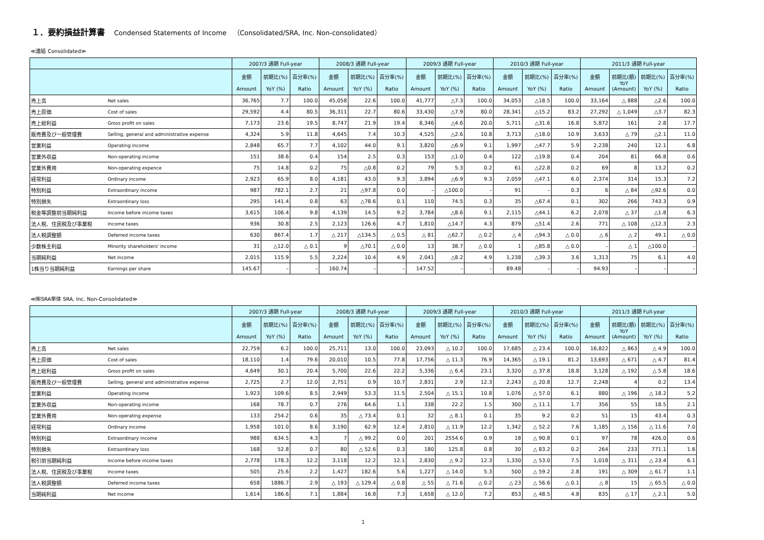１．要約損益計算書 Condensed Statements of Income　（Consolidated/SRA, Inc. Non-consolidated）
≪連結 Consolidated≫
| | | 2007/3 通期 Full-year | | | 2008/3 通期 Full-year | | | 2009/3 通期 Full-year | | | 2010/3 通期 Full-year | | | 2011/3 通期 Full-year | | | |
| --- | --- | --- | --- | --- | --- | --- | --- | --- | --- | --- | --- | --- | --- | --- | --- | --- | --- |
| | | 金額 Amount | 前期比(%) YoY (%) | 百分率(%) Ratio | 金額 Amount | 前期比(%) YoY (%) | 百分率(%) Ratio | 金額 Amount | 前期比(%) YoY (%) | 百分率(%) Ratio | 金額 Amount | 前期比(%) YoY (%) | 百分率(%) Ratio | 金額 Amount | 前期比(額) YoY (Amount) | 前期比(%) YoY (%) | 百分率(%) Ratio |
| 売上高 | Net sales | 36,765 | 7.7 | 100.0 | 45,058 | 22.6 | 100.0 | 41,777 | △7.3 | 100.0 | 34,053 | △18.5 | 100.0 | 33,164 | △ 888 | △2.6 | 100.0 |
| 売上原価 | Cost of sales | 29,592 | 4.4 | 80.5 | 36,311 | 22.7 | 80.6 | 33,430 | △7.9 | 80.0 | 28,341 | △15.2 | 83.2 | 27,292 | △ 1,049 | △3.7 | 82.3 |
| 売上総利益 | Gross profit on sales | 7,173 | 23.6 | 19.5 | 8,747 | 21.9 | 19.4 | 8,346 | △4.6 | 20.0 | 5,711 | △31.6 | 16.8 | 5,872 | 161 | 2.8 | 17.7 |
| 販売費及び一般管理費 | Selling, general and administrative expense | 4,324 | 5.9 | 11.8 | 4,645 | 7.4 | 10.3 | 4,525 | △2.6 | 10.8 | 3,713 | △18.0 | 10.9 | 3,633 | △ 79 | △2.1 | 11.0 |
| 営業利益 | Operating income | 2,848 | 65.7 | 7.7 | 4,102 | 44.0 | 9.1 | 3,820 | △6.9 | 9.1 | 1,997 | △47.7 | 5.9 | 2,238 | 240 | 12.1 | 6.8 |
| 営業外収益 | Non-operating income | 151 | 38.6 | 0.4 | 154 | 2.5 | 0.3 | 153 | △1.0 | 0.4 | 122 | △19.8 | 0.4 | 204 | 81 | 66.8 | 0.6 |
| 営業外費用 | Non-operating expence | 75 | 14.8 | 0.2 | 75 | △0.8 | 0.2 | 79 | 5.3 | 0.2 | 61 | △22.8 | 0.2 | 69 | 8 | 13.2 | 0.2 |
| 経常利益 | Ordinary income | 2,923 | 65.9 | 8.0 | 4,181 | 43.0 | 9.3 | 3,894 | △6.9 | 9.3 | 2,059 | △47.1 | 6.0 | 2,374 | 314 | 15.3 | 7.2 |
| 特別利益 | Extraordinary income | 987 | 782.1 | 2.7 | 21 | △97.8 | 0.0 | – | △100.0 | – | 91 | – | 0.3 | 6 | △ 84 | △92.6 | 0.0 |
| 特別損失 | Extraordinary loss | 295 | 141.4 | 0.8 | 63 | △78.6 | 0.1 | 110 | 74.5 | 0.3 | 35 | △67.4 | 0.1 | 302 | 266 | 743.3 | 0.9 |
| 税金等調整前当期純利益 | Income before income taxes | 3,615 | 106.4 | 9.8 | 4,139 | 14.5 | 9.2 | 3,784 | △8.6 | 9.1 | 2,115 | △44.1 | 6.2 | 2,078 | △ 37 | △1.8 | 6.3 |
| 法人税、住民税及び事業税 | Income taxes | 936 | 30.8 | 2.5 | 2,123 | 126.6 | 4.7 | 1,810 | △14.7 | 4.3 | 879 | △51.4 | 2.6 | 771 | △ 108 | △12.3 | 2.3 |
| 法人税調整額 | Deferred income taxes | 630 | 867.4 | 1.7 | △ 217 | △134.5 | △ 0.5 | △ 81 | △62.7 | △ 0.2 | △ 4 | △94.3 | △ 0.0 | △ 6 | △ 2 | 49.1 | △ 0.0 |
| 少数株主利益 | Minority shareholders' income | 31 | △12.0 | △ 0.1 | 9 | △70.1 | △ 0.0 | 13 | 38.7 | △ 0.0 | 1 | △85.8 | △ 0.0 | – | △ 1 | △100.0 | – |
| 当期純利益 | Net income | 2,015 | 115.9 | 5.5 | 2,224 | 10.4 | 4.9 | 2,041 | △8.2 | 4.9 | 1,238 | △39.3 | 3.6 | 1,313 | 75 | 6.1 | 4.0 |
| 1株当り当期純利益 | Earnings per share | 145.67 | – | – | 160.74 | – | – | 147.52 | – | – | 89.48 | – | – | 94.93 | – | – | – |
≪㈱SRA単体 SRA, Inc. Non-Consolidated≫
| | | 2007/3 通期 Full-year | | | 2008/3 通期 Full-year | | | 2009/3 通期 Full-year | | | 2010/3 通期 Full-year | | | 2011/3 通期 Full-year | | | |
| --- | --- | --- | --- | --- | --- | --- | --- | --- | --- | --- | --- | --- | --- | --- | --- | --- | --- |
| | | 金額 Amount | 前期比(%) YoY (%) | 百分率(%) Ratio | 金額 Amount | 前期比(%) YoY (%) | 百分率(%) Ratio | 金額 Amount | 前期比(%) YoY (%) | 百分率(%) Ratio | 金額 Amount | 前期比(%) YoY (%) | 百分率(%) Ratio | 金額 Amount | 前期比(額) YoY (Amount) | 前期比(%) YoY (%) | 百分率(%) Ratio |
| 売上高 | Net sales | 22,759 | 6.2 | 100.0 | 25,711 | 13.0 | 100.0 | 23,093 | △ 10.2 | 100.0 | 17,685 | △ 23.4 | 100.0 | 16,822 | △ 863 | △ 4.9 | 100.0 |
| 売上原価 | Cost of sales | 18,110 | 1.4 | 79.6 | 20,010 | 10.5 | 77.8 | 17,756 | △ 11.3 | 76.9 | 14,365 | △ 19.1 | 81.2 | 13,693 | △ 671 | △ 4.7 | 81.4 |
| 売上総利益 | Gross profit on sales | 4,649 | 30.1 | 20.4 | 5,700 | 22.6 | 22.2 | 5,336 | △ 6.4 | 23.1 | 3,320 | △ 37.8 | 18.8 | 3,128 | △ 192 | △ 5.8 | 18.6 |
| 販売費及び一般管理費 | Selling, general and administrative expense | 2,725 | 2.7 | 12.0 | 2,751 | 0.9 | 10.7 | 2,831 | 2.9 | 12.3 | 2,243 | △ 20.8 | 12.7 | 2,248 | 4 | 0.2 | 13.4 |
| 営業利益 | Operating income | 1,923 | 109.6 | 8.5 | 2,949 | 53.3 | 11.5 | 2,504 | △ 15.1 | 10.8 | 1,076 | △ 57.0 | 6.1 | 880 | △ 196 | △ 18.2 | 5.2 |
| 営業外収益 | Non-operating income | 168 | 78.7 | 0.7 | 276 | 64.6 | 1.1 | 338 | 22.2 | 1.5 | 300 | △ 11.1 | 1.7 | 356 | 55 | 18.5 | 2.1 |
| 営業外費用 | Non-operating expense | 133 | 254.2 | 0.6 | 35 | △ 73.4 | 0.1 | 32 | △ 8.1 | 0.1 | 35 | 9.2 | 0.2 | 51 | 15 | 43.4 | 0.3 |
| 経常利益 | Ordinary income | 1,958 | 101.0 | 8.6 | 3,190 | 62.9 | 12.4 | 2,810 | △ 11.9 | 12.2 | 1,342 | △ 52.2 | 7.6 | 1,185 | △ 156 | △ 11.6 | 7.0 |
| 特別利益 | Extraordinary income | 988 | 634.5 | 4.3 | 7 | △ 99.2 | 0.0 | 201 | 2554.6 | 0.9 | 18 | △ 90.8 | 0.1 | 97 | 78 | 426.0 | 0.6 |
| 特別損失 | Extraordinary loss | 168 | 52.8 | 0.7 | 80 | △ 52.6 | 0.3 | 180 | 125.8 | 0.8 | 30 | △ 83.2 | 0.2 | 264 | 233 | 771.1 | 1.6 |
| 税引前当期純利益 | Income before income taxes | 2,778 | 178.3 | 12.2 | 3,118 | 12.2 | 12.1 | 2,830 | △ 9.2 | 12.3 | 1,330 | △ 53.0 | 7.5 | 1,018 | △ 311 | △ 23.4 | 6.1 |
| 法人税、住民税及び事業税 | Income taxes | 505 | 25.6 | 2.2 | 1,427 | 182.6 | 5.6 | 1,227 | △ 14.0 | 5.3 | 500 | △ 59.2 | 2.8 | 191 | △ 309 | △ 61.7 | 1.1 |
| 法人税調整額 | Deferred income taxes | 658 | 1886.7 | 2.9 | △ 193 | △ 129.4 | △ 0.8 | △ 55 | △ 71.6 | △ 0.2 | △ 23 | △ 56.6 | △ 0.1 | △ 8 | 15 | △ 65.5 | △ 0.0 |
| 当期純利益 | Net income | 1,614 | 186.6 | 7.1 | 1,884 | 16.8 | 7.3 | 1,658 | △ 12.0 | 7.2 | 853 | △ 48.5 | 4.8 | 835 | △ 17 | △ 2.1 | 5.0 |
1